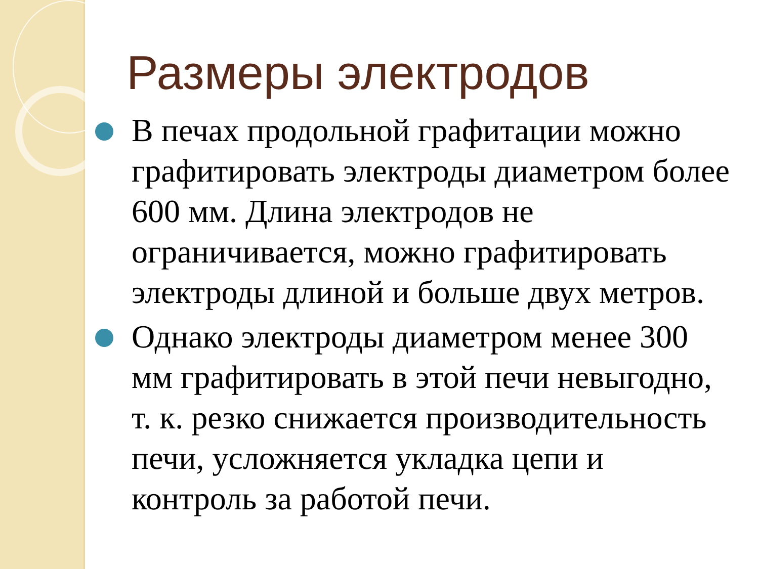Размеры электродов
В печах продольной графитации можно графитировать электроды диаметром более 600 мм. Длина электродов не ограничивается, можно графитировать электроды длиной и больше двух метров.
Однако электроды диаметром менее 300 мм графитировать в этой печи невыгодно, т. к. резко снижается производительность печи, усложняется укладка цепи и контроль за работой печи.